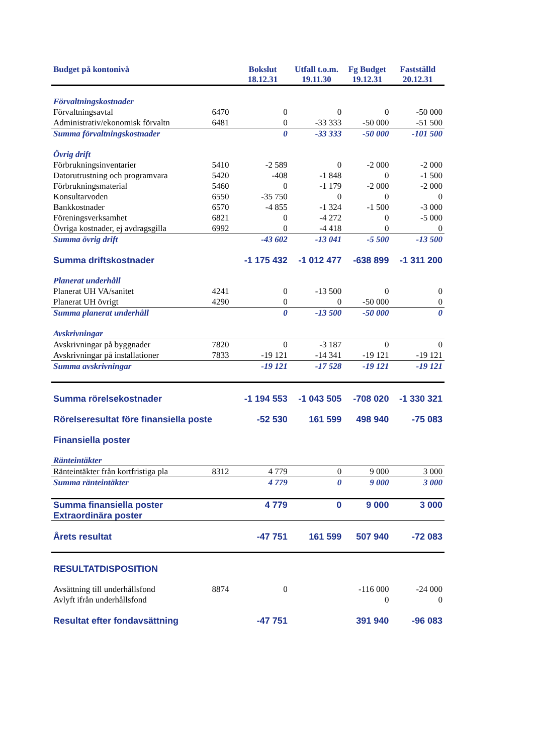| Budget på kontonivå | | Bokslut 18.12.31 | Utfall t.o.m. 19.11.30 | Fg Budget 19.12.31 | Fastställd 20.12.31 |
| --- | --- | --- | --- | --- | --- |
| Förvaltningskostnader | | | | | |
| Förvaltningsavtal | 6470 | 0 | 0 | 0 | -50 000 |
| Administrativ/ekonomisk förvaltn | 6481 | 0 | -33 333 | -50 000 | -51 500 |
| Summa förvaltningskostnader | | 0 | -33 333 | -50 000 | -101 500 |
| Övrig drift | | | | | |
| Förbrukningsinventarier | 5410 | -2 589 | 0 | -2 000 | -2 000 |
| Datorutrustning och programvara | 5420 | -408 | -1 848 | 0 | -1 500 |
| Förbrukningsmaterial | 5460 | 0 | -1 179 | -2 000 | -2 000 |
| Konsultarvoden | 6550 | -35 750 | 0 | 0 | 0 |
| Bankkostnader | 6570 | -4 855 | -1 324 | -1 500 | -3 000 |
| Föreningsverksamhet | 6821 | 0 | -4 272 | 0 | -5 000 |
| Övriga kostnader, ej avdragsgilla | 6992 | 0 | -4 418 | 0 | 0 |
| Summa övrig drift | | -43 602 | -13 041 | -5 500 | -13 500 |
| Summa driftskostnader | | -1 175 432 | -1 012 477 | -638 899 | -1 311 200 |
| Planerat underhåll | | | | | |
| Planerat UH VA/sanitet | 4241 | 0 | -13 500 | 0 | 0 |
| Planerat UH övrigt | 4290 | 0 | 0 | -50 000 | 0 |
| Summa planerat underhåll | | 0 | -13 500 | -50 000 | 0 |
| Avskrivningar | | | | | |
| Avskrivningar på byggnader | 7820 | 0 | -3 187 | 0 | 0 |
| Avskrivningar på installationer | 7833 | -19 121 | -14 341 | -19 121 | -19 121 |
| Summa avskrivningar | | -19 121 | -17 528 | -19 121 | -19 121 |
| Summa rörelsekostnader | | -1 194 553 | -1 043 505 | -708 020 | -1 330 321 |
| Rörelseresultat före finansiella poste | | -52 530 | 161 599 | 498 940 | -75 083 |
| Finansiella poster | | | | | |
| Ränteintäkter | | | | | |
| Ränteintäkter från kortfristiga pla | 8312 | 4 779 | 0 | 9 000 | 3 000 |
| Summa ränteintäkter | | 4 779 | 0 | 9 000 | 3 000 |
| Summa finansiella poster | | 4 779 | 0 | 9 000 | 3 000 |
| Extraordinära poster | | | | | |
| Årets resultat | | -47 751 | 161 599 | 507 940 | -72 083 |
| RESULTATDISPOSITION | | | | | |
| Avsättning till underhållsfond | 8874 | 0 | | -116 000 | -24 000 |
| Avlyft ifrån underhållsfond | | | | 0 | 0 |
| Resultat efter fondavsättning | | -47 751 | | 391 940 | -96 083 |